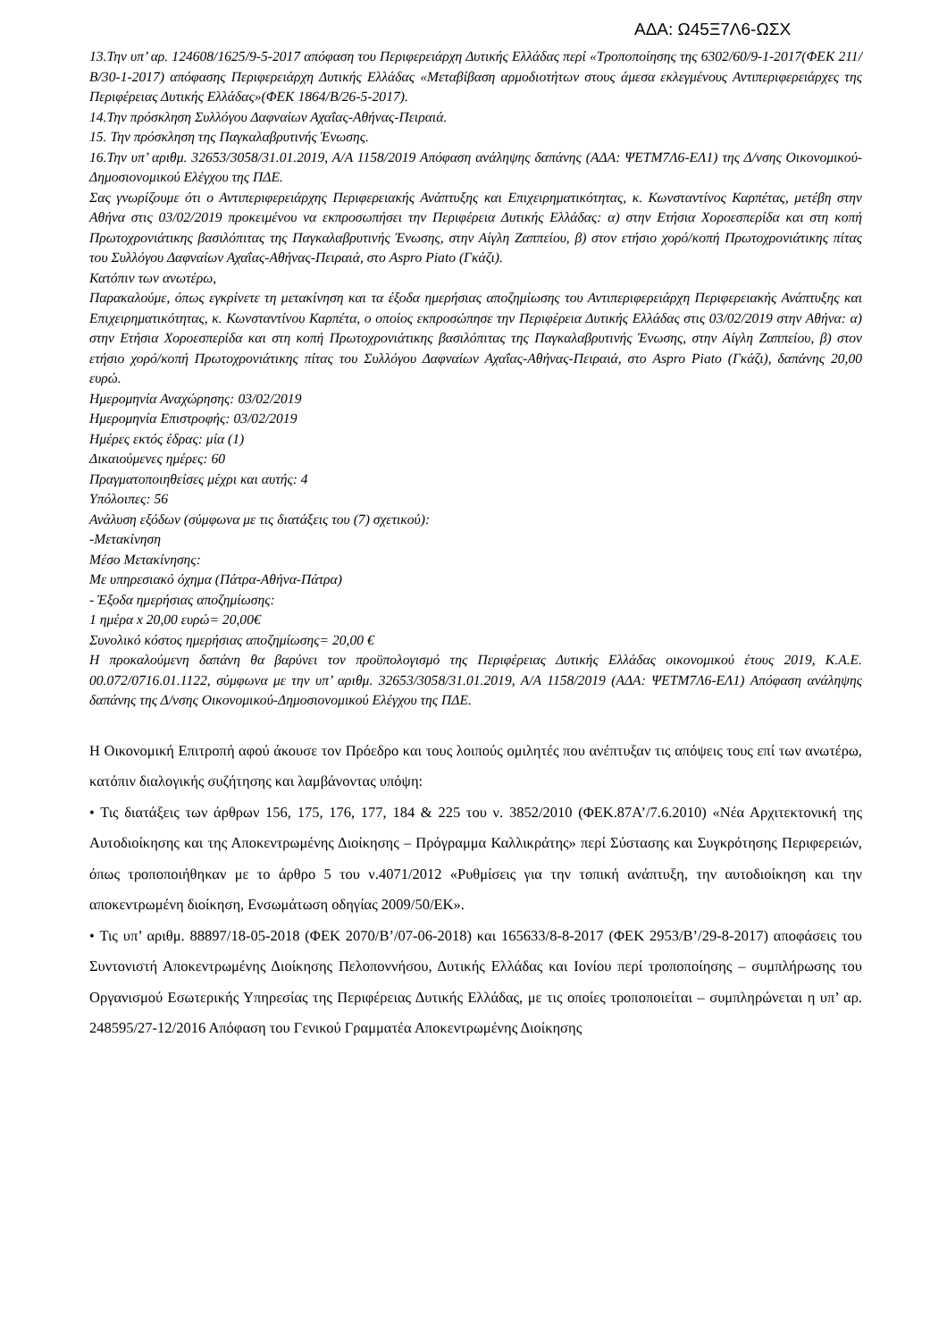ΑΔΑ: Ω45Ξ7Λ6-ΩΣΧ
13.Την υπ’ αρ. 124608/1625/9-5-2017 απόφαση του Περιφερειάρχη Δυτικής Ελλάδας περί «Τροποποίησης της 6302/60/9-1-2017(ΦΕΚ 211/Β/30-1-2017) απόφασης Περιφερειάρχη Δυτικής Ελλάδας «Μεταβίβαση αρμοδιοτήτων στους άμεσα εκλεγμένους Αντιπεριφερειάρχες της Περιφέρειας Δυτικής Ελλάδας»(ΦΕΚ 1864/Β/26-5-2017).
14.Την πρόσκληση Συλλόγου Δαφναίων Αχαΐας-Αθήνας-Πειραιά.
15. Την πρόσκληση της Παγκαλαβρυτινής Ένωσης.
16.Την υπ’ αριθμ. 32653/3058/31.01.2019, Α/Α 1158/2019 Απόφαση ανάληψης δαπάνης (ΑΔΑ: ΨΕΤΜ7Λ6-ΕΛ1) της Δ/νσης Οικονομικού-Δημοσιονομικού Ελέγχου της ΠΔΕ.
Σας γνωρίζουμε ότι ο Αντιπεριφερειάρχης Περιφερειακής Ανάπτυξης και Επιχειρηματικότητας, κ. Κωνσταντίνος Καρπέτας, μετέβη στην Αθήνα στις 03/02/2019 προκειμένου να εκπροσωπήσει την Περιφέρεια Δυτικής Ελλάδας: α) στην Ετήσια Χοροεσπερίδα και στη κοπή Πρωτοχρονιάτικης βασιλόπιτας της Παγκαλαβρυτινής Ένωσης, στην Αίγλη Ζαππείου, β) στον ετήσιο χορό/κοπή Πρωτοχρονιάτικης πίτας του Συλλόγου Δαφναίων Αχαΐας-Αθήνας-Πειραιά, στο Aspro Piato (Γκάζι).
Κατόπιν των ανωτέρω,
Παρακαλούμε, όπως εγκρίνετε τη μετακίνηση και τα έξοδα ημερήσιας αποζημίωσης του Αντιπεριφερειάρχη Περιφερειακής Ανάπτυξης και Επιχειρηματικότητας, κ. Κωνσταντίνου Καρπέτα, ο οποίος εκπροσώπησε την Περιφέρεια Δυτικής Ελλάδας στις 03/02/2019 στην Αθήνα: α) στην Ετήσια Χοροεσπερίδα και στη κοπή Πρωτοχρονιάτικης βασιλόπιτας της Παγκαλαβρυτινής Ένωσης, στην Αίγλη Ζαππείου, β) στον ετήσιο χορό/κοπή Πρωτοχρονιάτικης πίτας του Συλλόγου Δαφναίων Αχαΐας-Αθήνας-Πειραιά, στο Aspro Piato (Γκάζι), δαπάνης 20,00 ευρώ.
Ημερομηνία Αναχώρησης: 03/02/2019
Ημερομηνία Επιστροφής: 03/02/2019
Ημέρες εκτός έδρας: μία (1)
Δικαιούμενες ημέρες: 60
Πραγματοποιηθείσες μέχρι και αυτής: 4
Υπόλοιπες: 56
Ανάλυση εξόδων (σύμφωνα με τις διατάξεις του (7) σχετικού):
-Μετακίνηση
Μέσο Μετακίνησης:
Με υπηρεσιακό όχημα (Πάτρα-Αθήνα-Πάτρα)
- Έξοδα ημερήσιας αποζημίωσης:
1 ημέρα x 20,00 ευρώ= 20,00€
Συνολικό κόστος ημερήσιας αποζημίωσης= 20,00 €
Η προκαλούμενη δαπάνη θα βαρύνει τον προϋπολογισμό της Περιφέρειας Δυτικής Ελλάδας οικονομικού έτους 2019, Κ.Α.Ε. 00.072/0716.01.1122, σύμφωνα με την υπ’ αριθμ. 32653/3058/31.01.2019, Α/Α 1158/2019 (ΑΔΑ: ΨΕΤΜ7Λ6-ΕΛ1) Απόφαση ανάληψης δαπάνης της Δ/νσης Οικονομικού-Δημοσιονομικού Ελέγχου της ΠΔΕ.
Η Οικονομική Επιτροπή αφού άκουσε τον Πρόεδρο και τους λοιπούς ομιλητές που ανέπτυξαν τις απόψεις τους επί των ανωτέρω, κατόπιν διαλογικής συζήτησης και λαμβάνοντας υπόψη:
• Τις διατάξεις των άρθρων 156, 175, 176, 177, 184 & 225 του ν. 3852/2010 (ΦΕΚ.87Α’/7.6.2010) «Νέα Αρχιτεκτονική της Αυτοδιοίκησης και της Αποκεντρωμένης Διοίκησης – Πρόγραμμα Καλλικράτης» περί Σύστασης και Συγκρότησης Περιφερειών, όπως τροποποιήθηκαν με το άρθρο 5 του ν.4071/2012 «Ρυθμίσεις για την τοπική ανάπτυξη, την αυτοδιοίκηση και την αποκεντρωμένη διοίκηση, Ενσωμάτωση οδηγίας 2009/50/ΕΚ».
• Τις υπ’ αριθμ. 88897/18-05-2018 (ΦΕΚ 2070/Β’/07-06-2018) και 165633/8-8-2017 (ΦΕΚ 2953/Β’/29-8-2017) αποφάσεις του Συντονιστή Αποκεντρωμένης Διοίκησης Πελοποννήσου, Δυτικής Ελλάδας και Ιονίου περί τροποποίησης – συμπλήρωσης του Οργανισμού Εσωτερικής Υπηρεσίας της Περιφέρειας Δυτικής Ελλάδας, με τις οποίες τροποποιείται – συμπληρώνεται η υπ’ αρ. 248595/27-12/2016 Απόφαση του Γενικού Γραμματέα Αποκεντρωμένης Διοίκησης